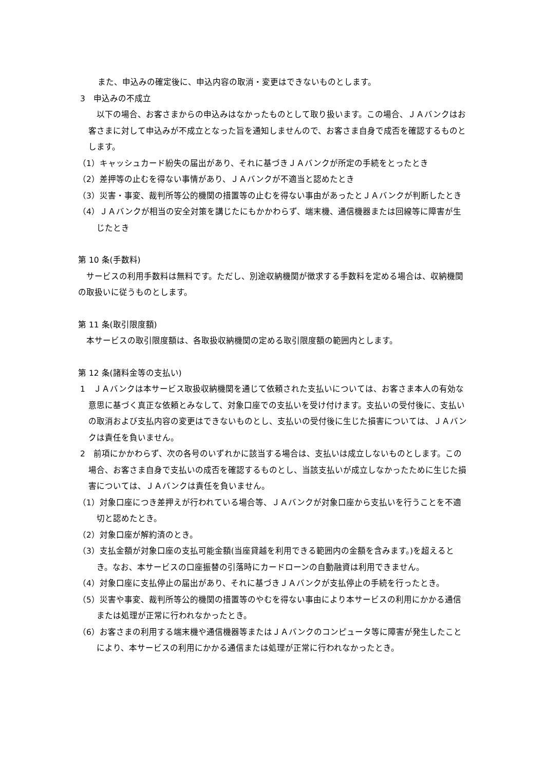また、申込みの確定後に、申込内容の取消・変更はできないものとします。
3　申込みの不成立
　以下の場合、お客さまからの申込みはなかったものとして取り扱います。この場合、ＪＡバンクはお客さまに対して申込みが不成立となった旨を通知しませんので、お客さま自身で成否を確認するものとします。
（1）キャッシュカード紛失の届出があり、それに基づきＪＡバンクが所定の手続をとったとき
（2）差押等の止むを得ない事情があり、ＪＡバンクが不適当と認めたとき
（3）災害・事変、裁判所等公的機関の措置等の止むを得ない事由があったとＪＡバンクが判断したとき
（4）ＪＡバンクが相当の安全対策を講じたにもかかわらず、端末機、通信機器または回線等に障害が生じたとき
第 10 条(手数料)
　サービスの利用手数料は無料です。ただし、別途収納機関が徴求する手数料を定める場合は、収納機関の取扱いに従うものとします。
第 11 条(取引限度額)
　本サービスの取引限度額は、各取扱収納機関の定める取引限度額の範囲内とします。
第 12 条(諸料金等の支払い)
1　ＪＡバンクは本サービス取扱収納機関を通じて依頼された支払いについては、お客さま本人の有効な意思に基づく真正な依頼とみなして、対象口座での支払いを受け付けます。支払いの受付後に、支払いの取消および支払内容の変更はできないものとし、支払いの受付後に生じた損害については、ＪＡバンクは責任を負いません。
2　前項にかかわらず、次の各号のいずれかに該当する場合は、支払いは成立しないものとします。この場合、お客さま自身で支払いの成否を確認するものとし、当該支払いが成立しなかったために生じた損害については、ＪＡバンクは責任を負いません。
（1）対象口座につき差押えが行われている場合等、ＪＡバンクが対象口座から支払いを行うことを不適切と認めたとき。
（2）対象口座が解約済のとき。
（3）支払金額が対象口座の支払可能金額(当座貸越を利用できる範囲内の金額を含みます。)を超えるとき。なお、本サービスの口座振替の引落時にカードローンの自動融資は利用できません。
（4）対象口座に支払停止の届出があり、それに基づきＪＡバンクが支払停止の手続を行ったとき。
（5）災害や事変、裁判所等公的機関の措置等のやむを得ない事由により本サービスの利用にかかる通信または処理が正常に行われなかったとき。
（6）お客さまの利用する端末機や通信機器等またはＪＡバンクのコンピュータ等に障害が発生したことにより、本サービスの利用にかかる通信または処理が正常に行われなかったとき。